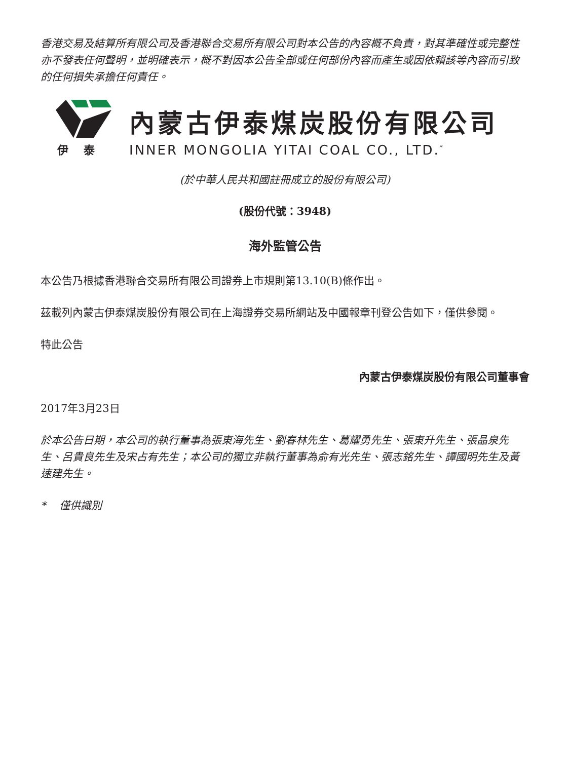香港交易及結算所有限公司及香港聯合交易所有限公司對本公告的內容概不負責，對其準確性或完整性亦不發表任何聲明，並明確表示，概不對因本公告全部或任何部份內容而產生或因依賴該等內容而引致的任何損失承擔任何責任。
伊泰
內蒙古伊泰煤炭股份有限公司
INNER MONGOLIA YITAI COAL CO., LTD.<sup>*</sup>
(於中華人民共和國註冊成立的股份有限公司)
(股份代號：3948)
海外監管公告
本公告乃根據香港聯合交易所有限公司證券上市規則第13.10(B)條作出。
茲載列內蒙古伊泰煤炭股份有限公司在上海證券交易所網站及中國報章刊登公告如下，僅供參閱。
特此公告
內蒙古伊泰煤炭股份有限公司董事會
2017年3月23日
於本公告日期，本公司的執行董事為張東海先生、劉春林先生、葛耀勇先生、張東升先生、張晶泉先生、呂貴良先生及宋占有先生；本公司的獨立非執行董事為俞有光先生、張志銘先生、譚國明先生及黃速建先生。
* 僅供識別